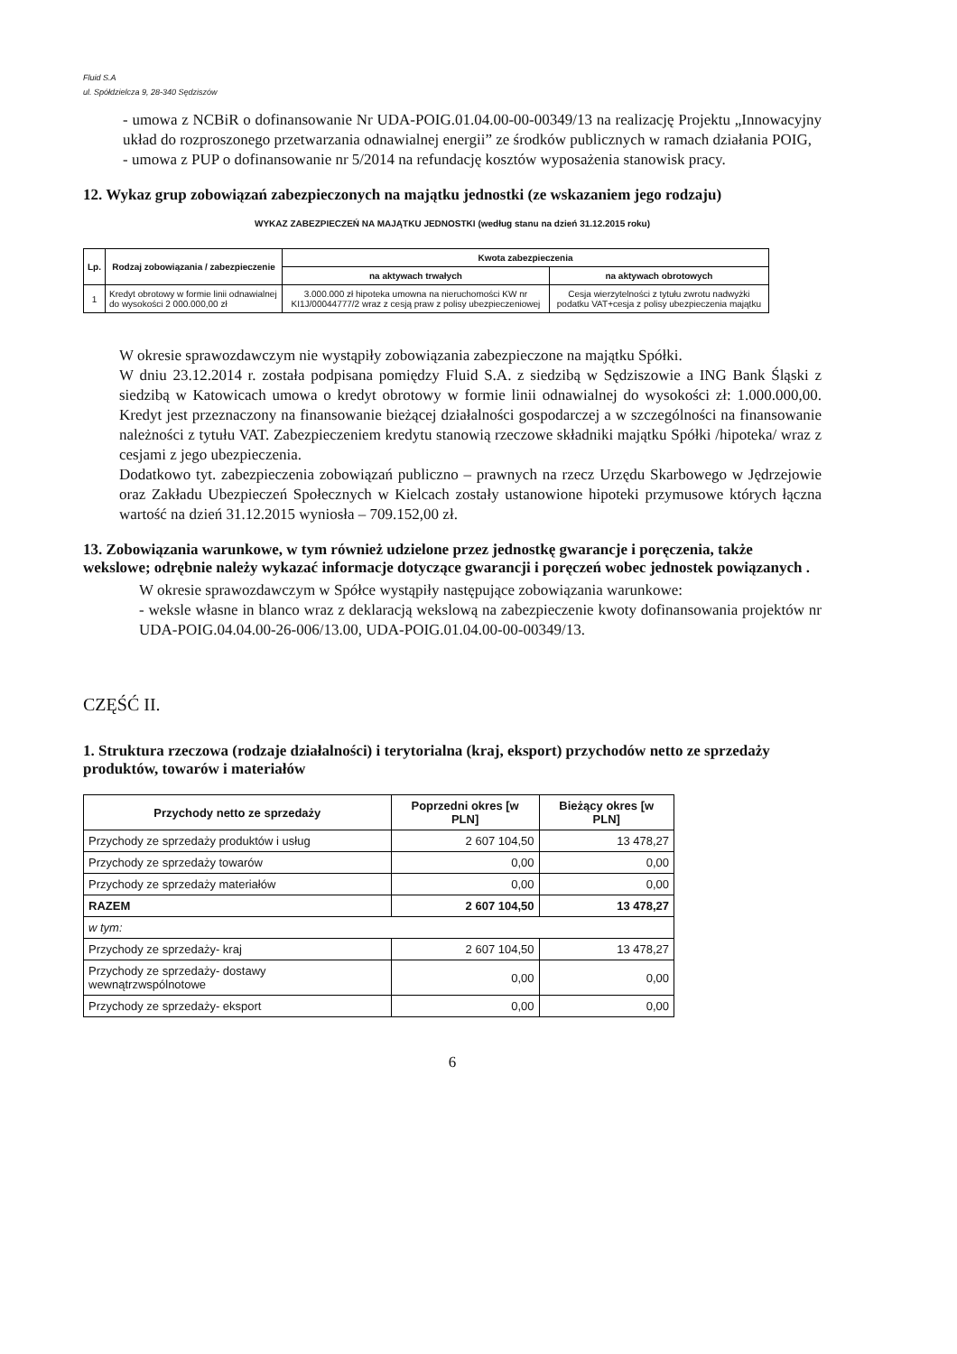Fluid S.A
ul. Spółdzielcza 9, 28-340 Sędziszów
- umowa z NCBiR o dofinansowanie Nr UDA-POIG.01.04.00-00-00349/13 na realizację Projektu „Innowacyjny układ do rozproszonego przetwarzania odnawialnej energii” ze środków publicznych w ramach działania POIG,
- umowa z PUP o dofinansowanie nr 5/2014 na refundację kosztów wyposażenia stanowisk pracy.
12. Wykaz grup zobowiązań zabezpieczonych na majątku jednostki (ze wskazaniem jego rodzaju)
WYKAZ ZABEZPIECZEŃ NA MAJĄTKU JEDNOSTKI (według stanu na dzień 31.12.2015 roku)
| Lp. | Rodzaj zobowiązania / zabezpieczenie | Kwota zabezpieczenia | |
| --- | --- | --- | --- |
| | | na aktywach trwałych | na aktywach obrotowych |
| 1 | Kredyt obrotowy w formie linii odnawialnej do wysokości 2 000.000,00 zł | 3.000.000 zł hipoteka umowna na nieruchomości KW nr KI1J/00044777/2 wraz z cesją praw z polisy ubezpieczeniowej | Cesja wierzytelności z tytułu zwrotu nadwyżki podatku VAT+cesja z polisy ubezpieczenia majątku |
W okresie sprawozdawczym nie wystąpiły zobowiązania zabezpieczone na majątku Spółki.
W dniu 23.12.2014 r. została podpisana pomiędzy Fluid S.A. z siedzibą w Sędziszowie a ING Bank Śląski z siedzibą w Katowicach umowa o kredyt obrotowy w formie linii odnawialnej do wysokości zł: 1.000.000,00. Kredyt jest przeznaczony na finansowanie bieżącej działalności gospodarczej a w szczególności na finansowanie należności z tytułu VAT. Zabezpieczeniem kredytu stanowią rzeczowe składniki majątku Spółki /hipoteka/ wraz z cesjami z jego ubezpieczenia.
Dodatkowo tyt. zabezpieczenia zobowiązań publiczno – prawnych na rzecz Urzędu Skarbowego w Jędrzejowie oraz Zakładu Ubezpieczeń Społecznych w Kielcach zostały ustanowione hipoteki przymusowe których łączna wartość na dzień 31.12.2015 wyniosła – 709.152,00 zł.
13. Zobowiązania warunkowe, w tym również udzielone przez jednostkę gwarancje i poręczenia, także wekslowe; odrębnie należy wykazać informacje dotyczące gwarancji i poręczeń wobec jednostek powiązanych .
W okresie sprawozdawczym w Spółce wystąpiły następujące zobowiązania warunkowe:
- weksle własne in blanco wraz z deklaracją wekslową na zabezpieczenie kwoty dofinansowania projektów nr UDA-POIG.04.04.00-26-006/13.00, UDA-POIG.01.04.00-00-00349/13.
CZĘŚĆ II.
1. Struktura rzeczowa (rodzaje działalności) i terytorialna (kraj, eksport) przychodów netto ze sprzedaży produktów, towarów i materiałów
| Przychody netto ze sprzedaży | Poprzedni okres [w PLN] | Bieżący okres [w PLN] |
| --- | --- | --- |
| Przychody ze sprzedaży produktów i usług | 2 607 104,50 | 13 478,27 |
| Przychody ze sprzedaży towarów | 0,00 | 0,00 |
| Przychody ze sprzedaży materiałów | 0,00 | 0,00 |
| RAZEM | 2 607 104,50 | 13 478,27 |
| w tym: | | |
| Przychody ze sprzedaży- kraj | 2 607 104,50 | 13 478,27 |
| Przychody ze sprzedaży- dostawy wewnątrzwspólnotowe | 0,00 | 0,00 |
| Przychody ze sprzedaży- eksport | 0,00 | 0,00 |
6